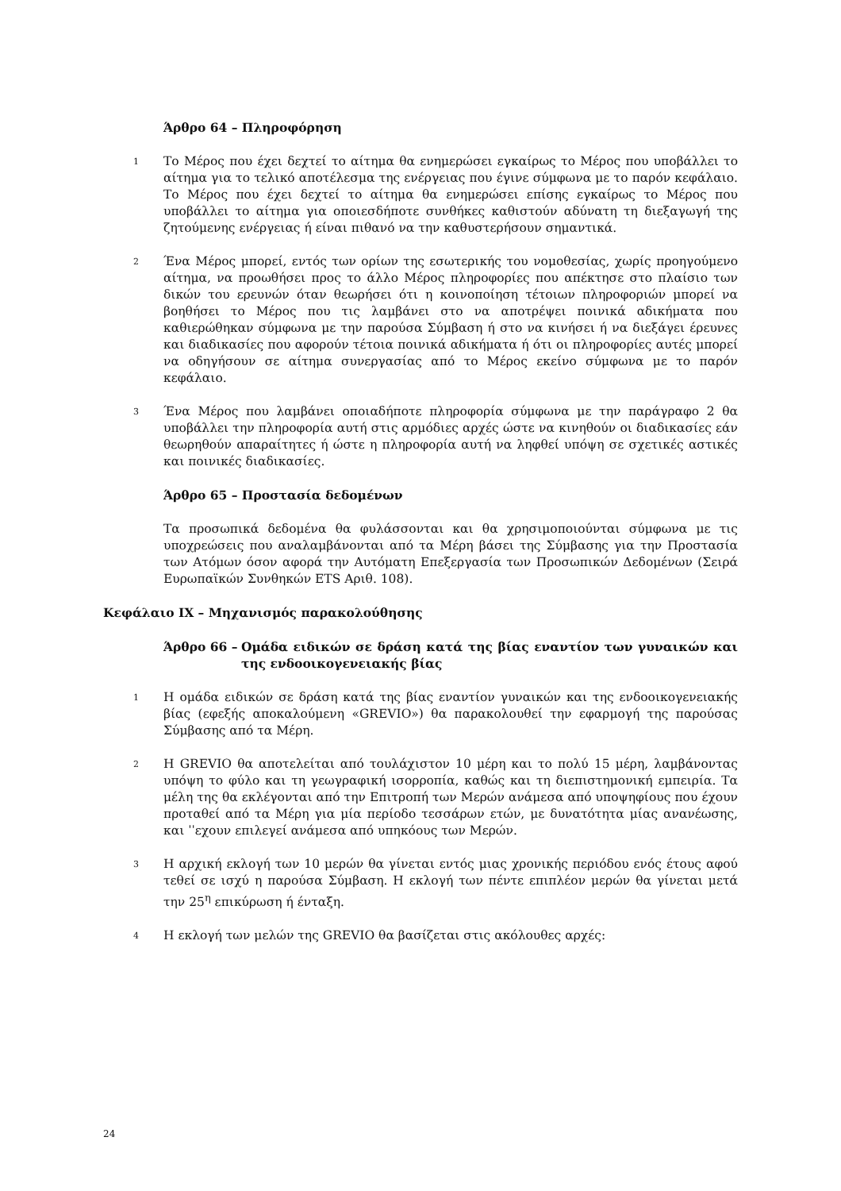Άρθρο 64 – Πληροφόρηση
1
Το Μέρος που έχει δεχτεί το αίτημα θα ενημερώσει εγκαίρως το Μέρος που υποβάλλει το αίτημα για το τελικό αποτέλεσμα της ενέργειας που έγινε σύμφωνα με το παρόν κεφάλαιο. Το Μέρος που έχει δεχτεί το αίτημα θα ενημερώσει επίσης εγκαίρως το Μέρος που υποβάλλει το αίτημα για οποιεσδήποτε συνθήκες καθιστούν αδύνατη τη διεξαγωγή της ζητούμενης ενέργειας ή είναι πιθανό να την καθυστερήσουν σημαντικά.
2
Ένα Μέρος μπορεί, εντός των ορίων της εσωτερικής του νομοθεσίας, χωρίς προηγούμενο αίτημα, να προωθήσει προς το άλλο Μέρος πληροφορίες που απέκτησε στο πλαίσιο των δικών του ερευνών όταν θεωρήσει ότι η κοινοποίηση τέτοιων πληροφοριών μπορεί να βοηθήσει το Μέρος που τις λαμβάνει στο να αποτρέψει ποινικά αδικήματα που καθιερώθηκαν σύμφωνα με την παρούσα Σύμβαση ή στο να κινήσει ή να διεξάγει έρευνες και διαδικασίες που αφορούν τέτοια ποινικά αδικήματα ή ότι οι πληροφορίες αυτές μπορεί να οδηγήσουν σε αίτημα συνεργασίας από το Μέρος εκείνο σύμφωνα με το παρόν κεφάλαιο.
3
Ένα Μέρος που λαμβάνει οποιαδήποτε πληροφορία σύμφωνα με την παράγραφο 2 θα υποβάλλει την πληροφορία αυτή στις αρμόδιες αρχές ώστε να κινηθούν οι διαδικασίες εάν θεωρηθούν απαραίτητες ή ώστε η πληροφορία αυτή να ληφθεί υπόψη σε σχετικές αστικές και ποινικές διαδικασίες.
Άρθρο 65 – Προστασία δεδομένων
Τα προσωπικά δεδομένα θα φυλάσσονται και θα χρησιμοποιούνται σύμφωνα με τις υποχρεώσεις που αναλαμβάνονται από τα Μέρη βάσει της Σύμβασης για την Προστασία των Ατόμων όσον αφορά την Αυτόματη Επεξεργασία των Προσωπικών Δεδομένων (Σειρά Ευρωπαϊκών Συνθηκών ETS Αριθ. 108).
Κεφάλαιο IX – Μηχανισμός παρακολούθησης
Άρθρο 66 – Ομάδα ειδικών σε δράση κατά της βίας εναντίον των γυναικών και της ενδοοικογενειακής βίας
1
Η ομάδα ειδικών σε δράση κατά της βίας εναντίον γυναικών και της ενδοοικογενειακής βίας (εφεξής αποκαλούμενη «GREVIO») θα παρακολουθεί την εφαρμογή της παρούσας Σύμβασης από τα Μέρη.
2
Η GREVIO θα αποτελείται από τουλάχιστον 10 μέρη και το πολύ 15 μέρη, λαμβάνοντας υπόψη το φύλο και τη γεωγραφική ισορροπία, καθώς και τη διεπιστημονική εμπειρία. Τα μέλη της θα εκλέγονται από την Επιτροπή των Μερών ανάμεσα από υποψηφίους που έχουν προταθεί από τα Μέρη για μία περίοδο τεσσάρων ετών, με δυνατότητα μίας ανανέωσης, και ˈˈεχουν επιλεγεί ανάμεσα από υπηκόους των Μερών.
3
Η αρχική εκλογή των 10 μερών θα γίνεται εντός μιας χρονικής περιόδου ενός έτους αφού τεθεί σε ισχύ η παρούσα Σύμβαση. Η εκλογή των πέντε επιπλέον μερών θα γίνεται μετά την 25<sup>η</sup> επικύρωση ή ένταξη.
4
Η εκλογή των μελών της GREVIO θα βασίζεται στις ακόλουθες αρχές:
24